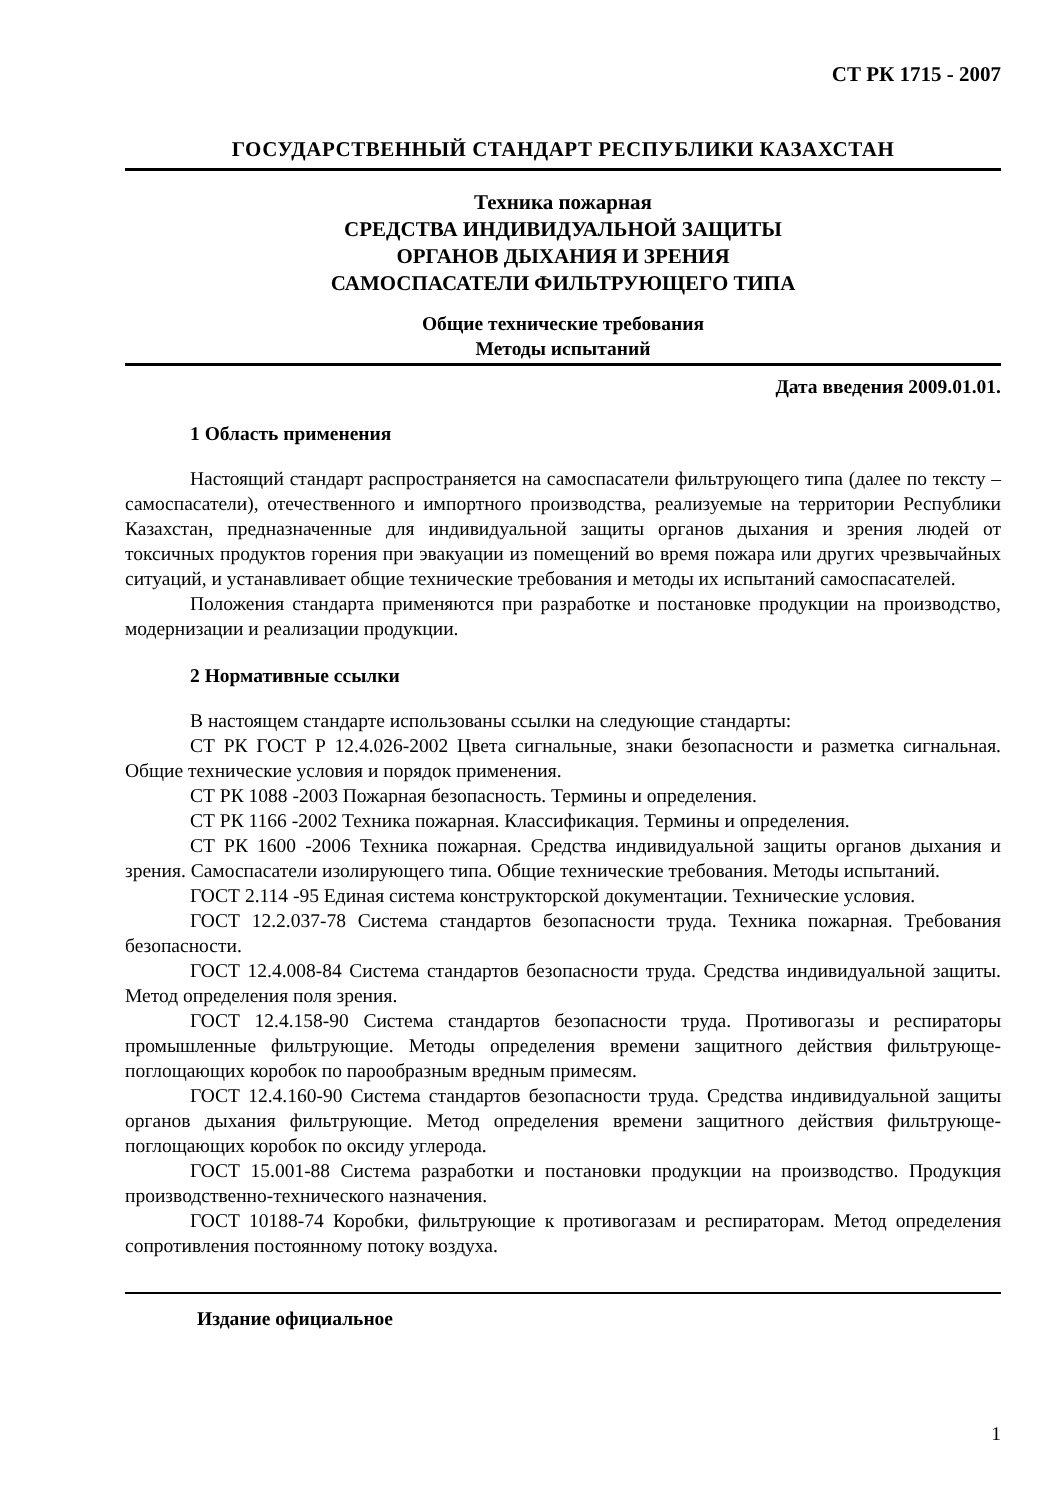СТ РК 1715 - 2007
ГОСУДАРСТВЕННЫЙ СТАНДАРТ РЕСПУБЛИКИ КАЗАХСТАН
Техника пожарная
СРЕДСТВА ИНДИВИДУАЛЬНОЙ ЗАЩИТЫ
ОРГАНОВ ДЫХАНИЯ И ЗРЕНИЯ
САМОСПАСАТЕЛИ ФИЛЬТРУЮЩЕГО ТИПА
Общие технические требования
Методы испытаний
Дата введения 2009.01.01.
1 Область применения
Настоящий стандарт распространяется на самоспасатели фильтрующего типа (далее по тексту – самоспасатели), отечественного и импортного производства, реализуемые на территории Республики Казахстан, предназначенные для индивидуальной защиты органов дыхания и зрения людей от токсичных продуктов горения при эвакуации из помещений во время пожара или других чрезвычайных ситуаций, и устанавливает общие технические требования и методы их испытаний самоспасателей.
Положения стандарта применяются при разработке и постановке продукции на производство, модернизации и реализации продукции.
2 Нормативные ссылки
В настоящем стандарте использованы ссылки на следующие стандарты:
СТ РК ГОСТ Р 12.4.026-2002 Цвета сигнальные, знаки безопасности и разметка сигнальная. Общие технические условия и порядок применения.
СТ РК 1088 -2003 Пожарная безопасность. Термины и определения.
СТ РК 1166 -2002 Техника пожарная. Классификация. Термины и определения.
СТ РК 1600 -2006 Техника пожарная. Средства индивидуальной защиты органов дыхания и зрения. Самоспасатели изолирующего типа. Общие технические требования. Методы испытаний.
ГОСТ 2.114 -95 Единая система конструкторской документации. Технические условия.
ГОСТ 12.2.037-78 Система стандартов безопасности труда. Техника пожарная. Требования безопасности.
ГОСТ 12.4.008-84 Система стандартов безопасности труда. Средства индивидуальной защиты. Метод определения поля зрения.
ГОСТ 12.4.158-90 Система стандартов безопасности труда. Противогазы и респираторы промышленные фильтрующие. Методы определения времени защитного действия фильтрующе-поглощающих коробок по парообразным вредным примесям.
ГОСТ 12.4.160-90 Система стандартов безопасности труда. Средства индивидуальной защиты органов дыхания фильтрующие. Метод определения времени защитного действия фильтрующе-поглощающих коробок по оксиду углерода.
ГОСТ 15.001-88 Система разработки и постановки продукции на производство. Продукция производственно-технического назначения.
ГОСТ 10188-74 Коробки, фильтрующие к противогазам и респираторам. Метод определения сопротивления постоянному потоку воздуха.
Издание официальное
1